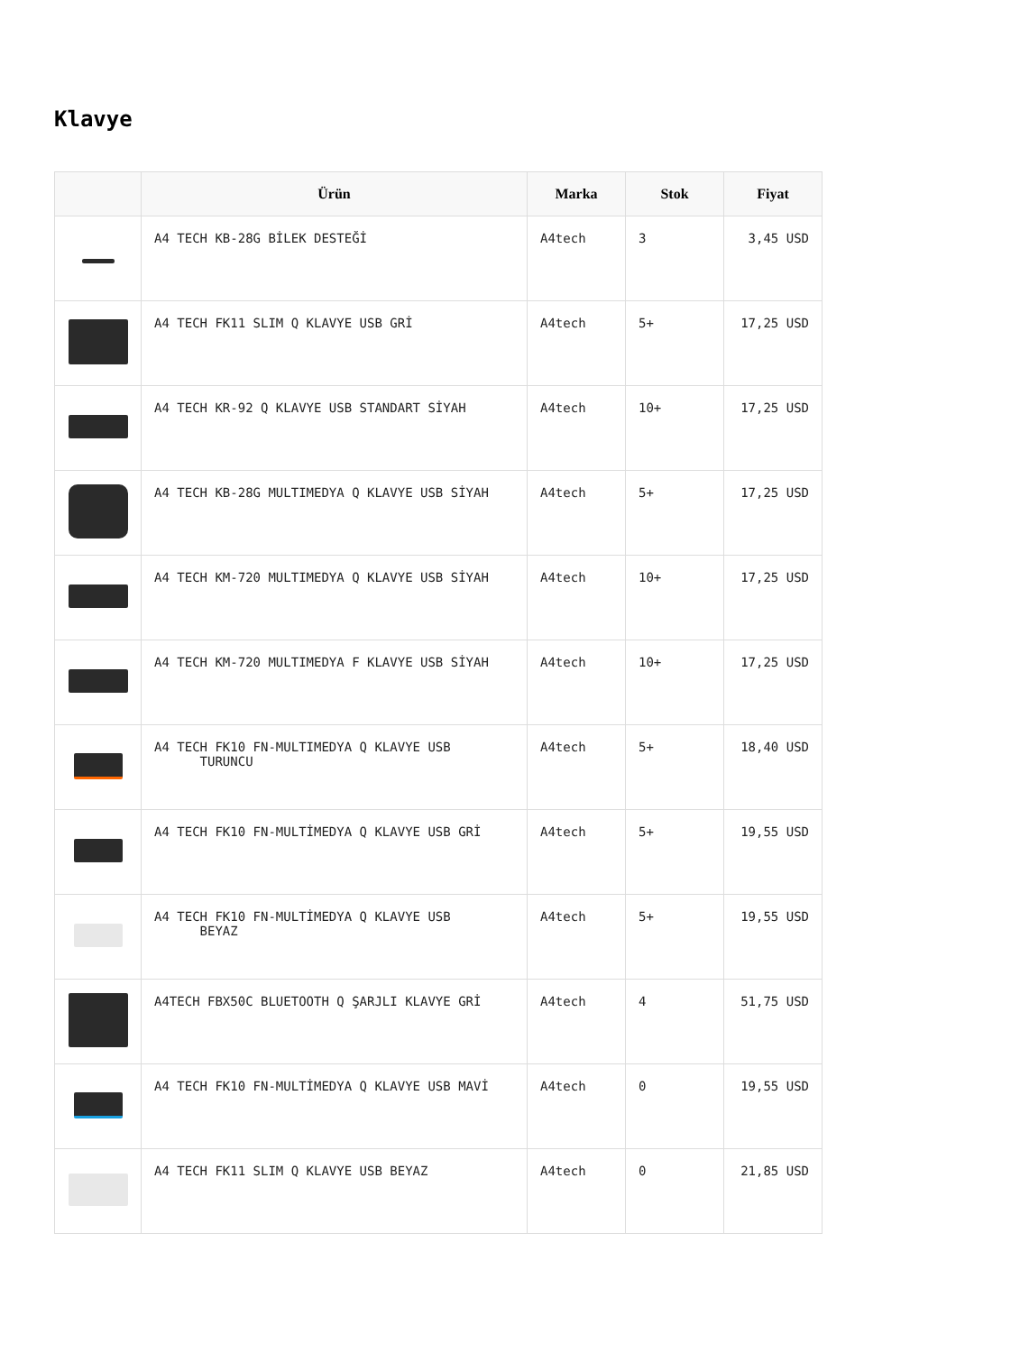Klavye
| | Ürün | Marka | Stok | Fiyat |
| --- | --- | --- | --- | --- |
| | A4 TECH KB-28G BİLEK DESTEĞİ | A4tech | 3 | 3,45 USD |
| | A4 TECH FK11 SLIM Q KLAVYE USB GRİ | A4tech | 5+ | 17,25 USD |
| | A4 TECH KR-92 Q KLAVYE USB STANDART SİYAH | A4tech | 10+ | 17,25 USD |
| | A4 TECH KB-28G MULTIMEDYA Q KLAVYE USB SİYAH | A4tech | 5+ | 17,25 USD |
| | A4 TECH KM-720 MULTIMEDYA Q KLAVYE USB SİYAH | A4tech | 10+ | 17,25 USD |
| | A4 TECH KM-720 MULTIMEDYA F KLAVYE USB SİYAH | A4tech | 10+ | 17,25 USD |
| | A4 TECH FK10 FN-MULTIMEDYA Q KLAVYE USB TURUNCU | A4tech | 5+ | 18,40 USD |
| | A4 TECH FK10 FN-MULTİMEDYA Q KLAVYE USB GRİ | A4tech | 5+ | 19,55 USD |
| | A4 TECH FK10 FN-MULTİMEDYA Q KLAVYE USB BEYAZ | A4tech | 5+ | 19,55 USD |
| | A4TECH FBX50C BLUETOOTH Q ŞARJLI KLAVYE GRİ | A4tech | 4 | 51,75 USD |
| | A4 TECH FK10 FN-MULTİMEDYA Q KLAVYE USB MAVİ | A4tech | 0 | 19,55 USD |
| | A4 TECH FK11 SLIM Q KLAVYE USB BEYAZ | A4tech | 0 | 21,85 USD |